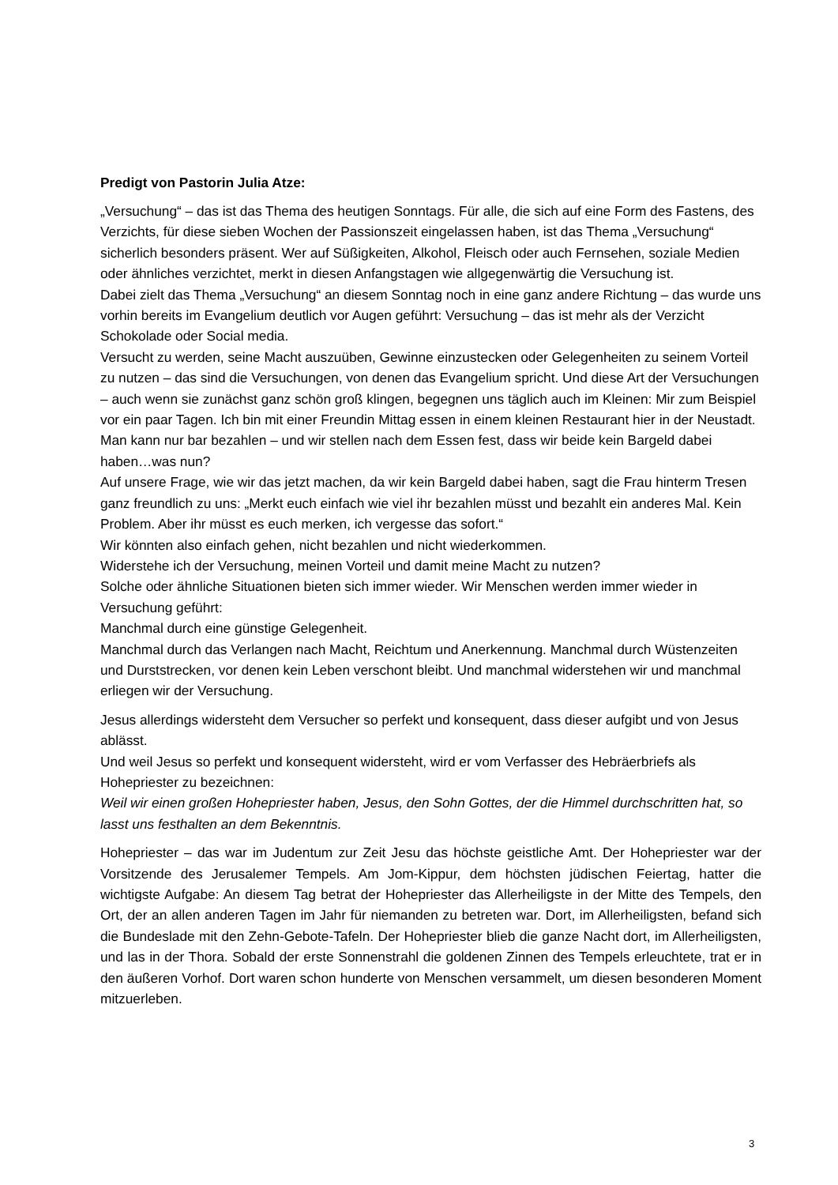Predigt von Pastorin Julia Atze:
„Versuchung“ – das ist das Thema des heutigen Sonntags. Für alle, die sich auf eine Form des Fastens, des Verzichts, für diese sieben Wochen der Passionszeit eingelassen haben, ist das Thema „Versuchung“ sicherlich besonders präsent. Wer auf Süßigkeiten, Alkohol, Fleisch oder auch Fernsehen, soziale Medien oder ähnliches verzichtet, merkt in diesen Anfangstagen wie allgegenwärtig die Versuchung ist.
Dabei zielt das Thema „Versuchung“ an diesem Sonntag noch in eine ganz andere Richtung – das wurde uns vorhin bereits im Evangelium deutlich vor Augen geführt: Versuchung – das ist mehr als der Verzicht Schokolade oder Social media.
Versucht zu werden, seine Macht auszuüben, Gewinne einzustecken oder Gelegenheiten zu seinem Vorteil zu nutzen – das sind die Versuchungen, von denen das Evangelium spricht. Und diese Art der Versuchungen – auch wenn sie zunächst ganz schön groß klingen, begegnen uns täglich auch im Kleinen: Mir zum Beispiel vor ein paar Tagen. Ich bin mit einer Freundin Mittag essen in einem kleinen Restaurant hier in der Neustadt. Man kann nur bar bezahlen – und wir stellen nach dem Essen fest, dass wir beide kein Bargeld dabei haben…was nun?
Auf unsere Frage, wie wir das jetzt machen, da wir kein Bargeld dabei haben, sagt die Frau hinterm Tresen ganz freundlich zu uns: „Merkt euch einfach wie viel ihr bezahlen müsst und bezahlt ein anderes Mal. Kein Problem. Aber ihr müsst es euch merken, ich vergesse das sofort.“
Wir könnten also einfach gehen, nicht bezahlen und nicht wiederkommen.
Widerstehe ich der Versuchung, meinen Vorteil und damit meine Macht zu nutzen?
Solche oder ähnliche Situationen bieten sich immer wieder. Wir Menschen werden immer wieder in Versuchung geführt:
Manchmal durch eine günstige Gelegenheit.
Manchmal durch das Verlangen nach Macht, Reichtum und Anerkennung. Manchmal durch Wüstenzeiten und Durststrecken, vor denen kein Leben verschont bleibt. Und manchmal widerstehen wir und manchmal erliegen wir der Versuchung.
Jesus allerdings widersteht dem Versucher so perfekt und konsequent, dass dieser aufgibt und von Jesus ablässt.
Und weil Jesus so perfekt und konsequent widersteht, wird er vom Verfasser des Hebräerbriefs als Hohepriester zu bezeichnen:
Weil wir einen großen Hohepriester haben, Jesus, den Sohn Gottes, der die Himmel durchschritten hat, so lasst uns festhalten an dem Bekenntnis.
Hohepriester – das war im Judentum zur Zeit Jesu das höchste geistliche Amt. Der Hohepriester war der Vorsitzende des Jerusalemer Tempels. Am Jom-Kippur, dem höchsten jüdischen Feiertag, hatter die wichtigste Aufgabe: An diesem Tag betrat der Hohepriester das Allerheiligste in der Mitte des Tempels, den Ort, der an allen anderen Tagen im Jahr für niemanden zu betreten war. Dort, im Allerheiligsten, befand sich die Bundeslade mit den Zehn-Gebote-Tafeln. Der Hohepriester blieb die ganze Nacht dort, im Allerheiligsten, und las in der Thora. Sobald der erste Sonnenstrahl die goldenen Zinnen des Tempels erleuchtete, trat er in den äußeren Vorhof. Dort waren schon hunderte von Menschen versammelt, um diesen besonderen Moment mitzuerleben.
3